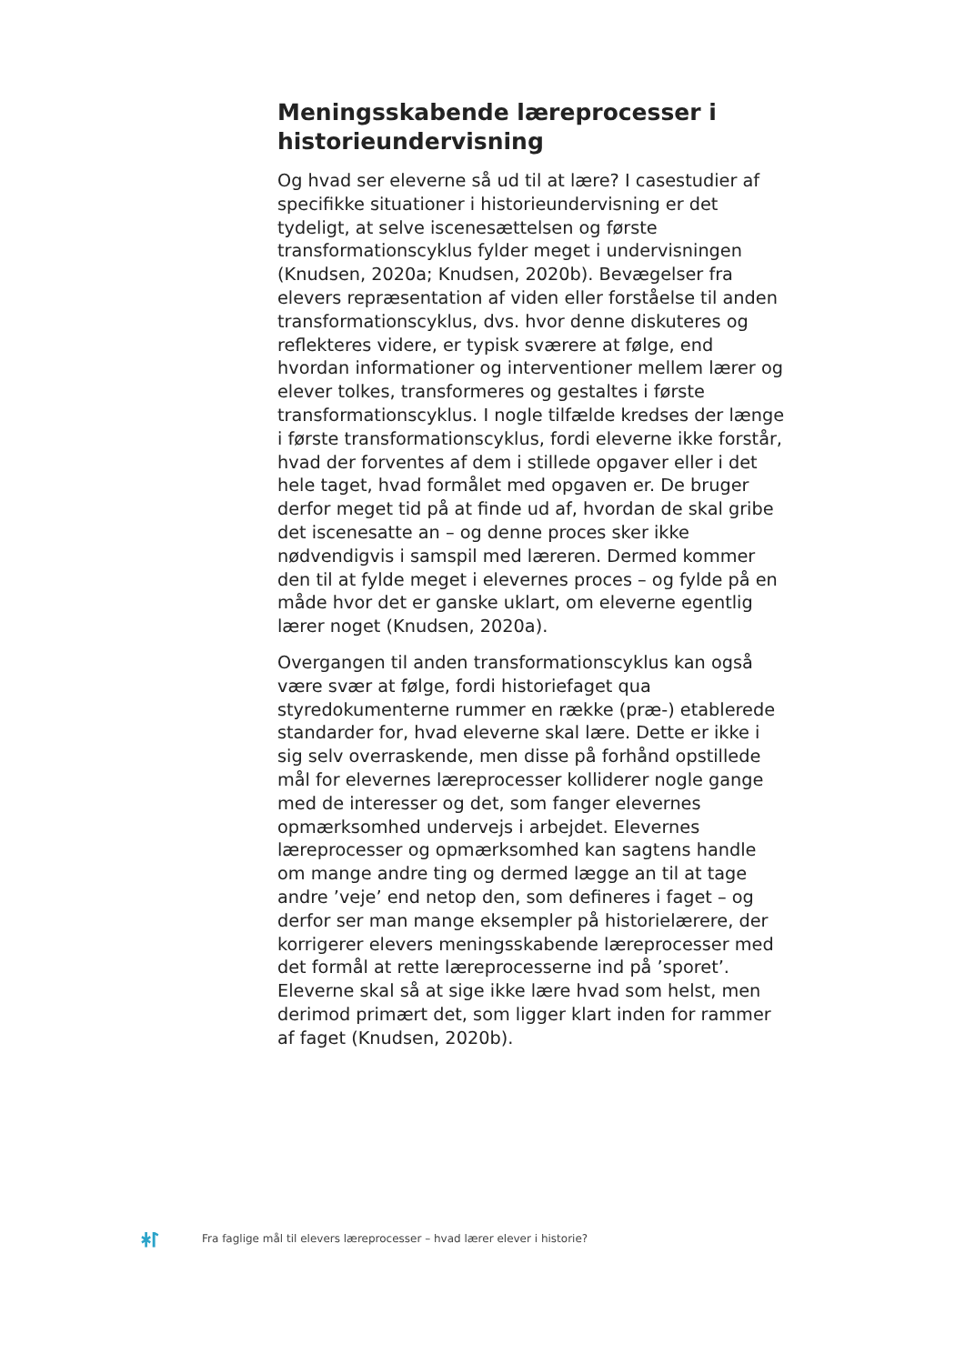Meningsskabende læreprocesser i historieundervisning
Og hvad ser eleverne så ud til at lære? I casestudier af specifikke situationer i historieundervisning er det tydeligt, at selve iscenesættelsen og første transformationscyklus fylder meget i undervisningen (Knudsen, 2020a; Knudsen, 2020b). Bevægelser fra elevers repræsentation af viden eller forståelse til anden transformationscyklus, dvs. hvor denne diskuteres og reflekteres videre, er typisk sværere at følge, end hvordan informationer og interventioner mellem lærer og elever tolkes, transformeres og gestaltes i første transformationscyklus. I nogle tilfælde kredses der længe i første transformationscyklus, fordi eleverne ikke forstår, hvad der forventes af dem i stillede opgaver eller i det hele taget, hvad formålet med opgaven er. De bruger derfor meget tid på at finde ud af, hvordan de skal gribe det iscenesatte an – og denne proces sker ikke nødvendigvis i samspil med læreren. Dermed kommer den til at fylde meget i elevernes proces – og fylde på en måde hvor det er ganske uklart, om eleverne egentlig lærer noget (Knudsen, 2020a).
Overgangen til anden transformationscyklus kan også være svær at følge, fordi historiefaget qua styredokumenterne rummer en række (præ-) etablerede standarder for, hvad eleverne skal lære. Dette er ikke i sig selv overraskende, men disse på forhånd opstillede mål for elevernes læreprocesser kolliderer nogle gange med de interesser og det, som fanger elevernes opmærksomhed undervejs i arbejdet. Elevernes læreprocesser og opmærksomhed kan sagtens handle om mange andre ting og dermed lægge an til at tage andre ’veje’ end netop den, som defineres i faget – og derfor ser man mange eksempler på historielærere, der korrigerer elevers meningsskabende læreprocesser med det formål at rette læreprocesserne ind på ’sporet’. Eleverne skal så at sige ikke lære hvad som helst, men derimod primært det, som ligger klart inden for rammer af faget (Knudsen, 2020b).
ᛡᛚ
Fra faglige mål til elevers læreprocesser – hvad lærer elever i historie?